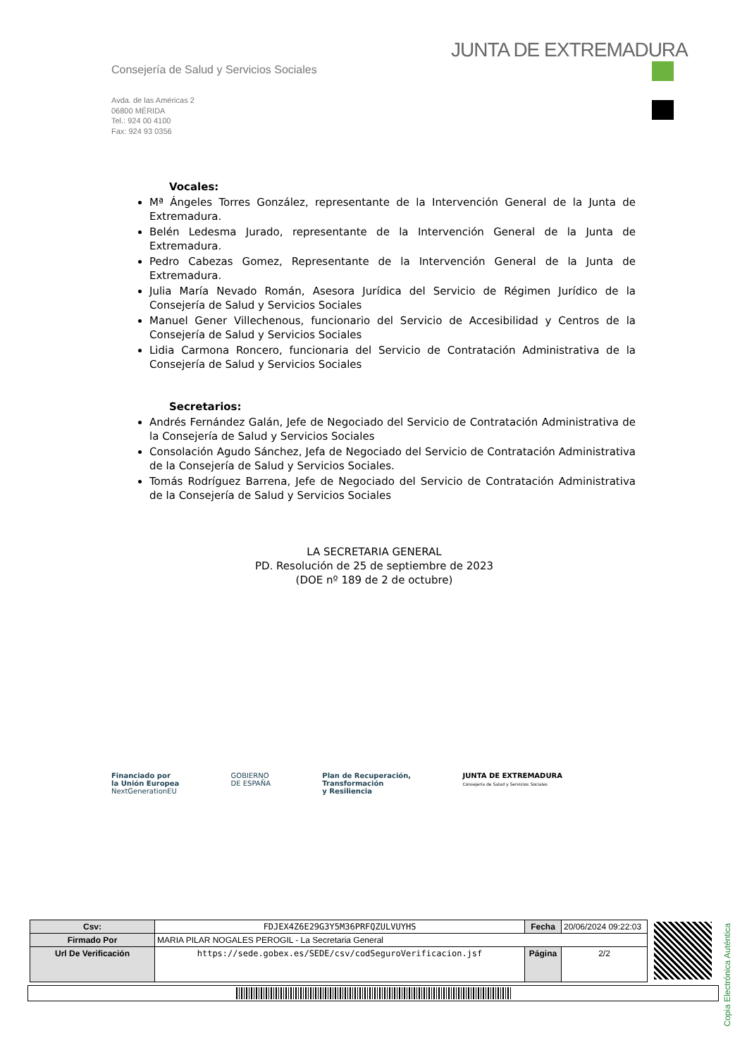JUNTA DE EXTREMADURA
Consejería de Salud y Servicios Sociales
Avda. de las Américas 2
06800 MÉRIDA
Tel.: 924 00 4100
Fax: 924 93 0356
Vocales:
Mª Ángeles Torres González, representante de la Intervención General de la Junta de Extremadura.
Belén Ledesma Jurado, representante de la Intervención General de la Junta de Extremadura.
Pedro Cabezas Gomez, Representante de la Intervención General de la Junta de Extremadura.
Julia María Nevado Román, Asesora Jurídica del Servicio de Régimen Jurídico de la Consejería de Salud y Servicios Sociales
Manuel Gener Villechenous, funcionario del Servicio de Accesibilidad y Centros de la Consejería de Salud y Servicios Sociales
Lidia Carmona Roncero, funcionaria del Servicio de Contratación Administrativa de la Consejería de Salud y Servicios Sociales
Secretarios:
Andrés Fernández Galán, Jefe de Negociado del Servicio de Contratación Administrativa de la Consejería de Salud y Servicios Sociales
Consolación Agudo Sánchez, Jefa de Negociado del Servicio de Contratación Administrativa de la Consejería de Salud y Servicios Sociales.
Tomás Rodríguez Barrena, Jefe de Negociado del Servicio de Contratación Administrativa de la Consejería de Salud y Servicios Sociales
LA SECRETARIA GENERAL
PD. Resolución de 25 de septiembre de 2023
(DOE nº 189 de 2 de octubre)
Financiado por
la Unión Europea
NextGenerationEU
GOBIERNO
DE ESPAÑA
Plan de Recuperación,
Transformación
y Resiliencia
JUNTA DE EXTREMADURA
Consejería de Salud y Servicios Sociales
Copia Electrónica Auténtica
| Csv: | FDJEX4Z6E29G3Y5M36PRFQZULVUYHS | Fecha | 20/06/2024 09:22:03 |
| Firmado Por | MARIA PILAR NOGALES PEROGIL - La Secretaria General | | |
| Url De Verificación | https://sede.gobex.es/SEDE/csv/codSeguroVerificacion.jsf | Página | 2/2 |